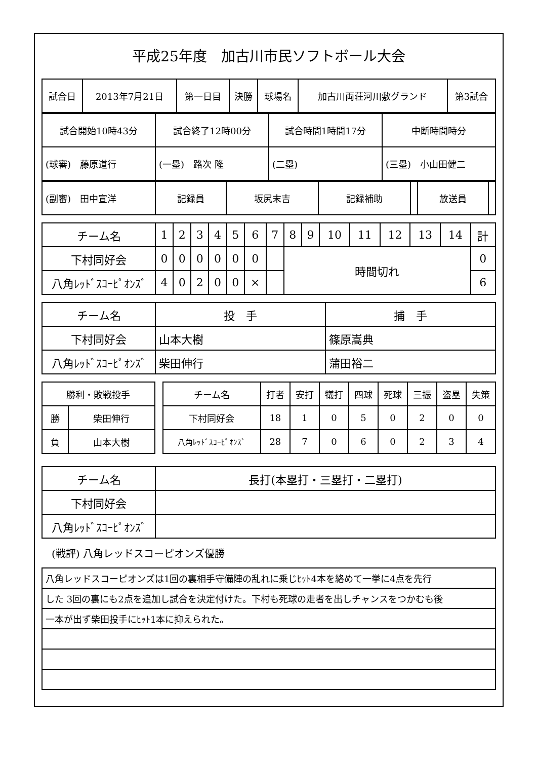平成25年度　加古川市民ソフトボール大会
| 試合日 | 2013年7月21日 | 第一日目 | 決勝 | 球場名 | 加古川両荘河川敷グランド | 第3試合 |
| 試合開始10時43分 | 試合終了12時00分 | 試合時間1時間17分 | 中断時間時分 |
| (球審) 藤原道行 | (一塁) 路次 隆 | (二塁) | (三塁) 小山田健二 |
| (副審) 田中宣洋 | 記録員 | 坂尻末吉 | 記録補助 | | 放送員 | |
| チーム名 | 1 | 2 | 3 | 4 | 5 | 6 | 7 | 8 | 9 | 10 | 11 | 12 | 13 | 14 | 計 |
| 下村同好会 | 0 | 0 | 0 | 0 | 0 | 0 | | 時間切れ | | | | | | | 0 |
| 八角ﾚｯﾄﾞｽｺｰﾋﾟｵﾝｽﾞ | 4 | 0 | 2 | 0 | 0 | × | | | | | | | | | 6 |
| チーム名 | 投 手 | 捕 手 |
| 下村同好会 | 山本大樹 | 篠原嵩典 |
| 八角ﾚｯﾄﾞｽｺｰﾋﾟｵﾝｽﾞ | 柴田伸行 | 蒲田裕二 |
| 勝利・敗戦投手 | |
| 勝 | 柴田伸行 |
| 負 | 山本大樹 |
| チーム名 | 打者 | 安打 | 犠打 | 四球 | 死球 | 三振 | 盗塁 | 失策 |
| 下村同好会 | 18 | 1 | 0 | 5 | 0 | 2 | 0 | 0 |
| 八角ﾚｯﾄﾞｽｺｰﾋﾟｵﾝｽﾞ | 28 | 7 | 0 | 6 | 0 | 2 | 3 | 4 |
| チーム名 | 長打(本塁打・三塁打・二塁打) |
| 下村同好会 | |
| 八角ﾚｯﾄﾞｽｺｰﾋﾟｵﾝｽﾞ | |
(戦評) 八角レッドスコーピオンズ優勝
| 八角レッドスコーピオンズは1回の裏相手守備陣の乱れに乗じﾋｯﾄ4本を絡めて一挙に4点を先行 |
| した 3回の裏にも2点を追加し試合を決定付けた。下村も死球の走者を出しチャンスをつかむも後 |
| 一本が出ず柴田投手にﾋｯﾄ1本に抑えられた。 |